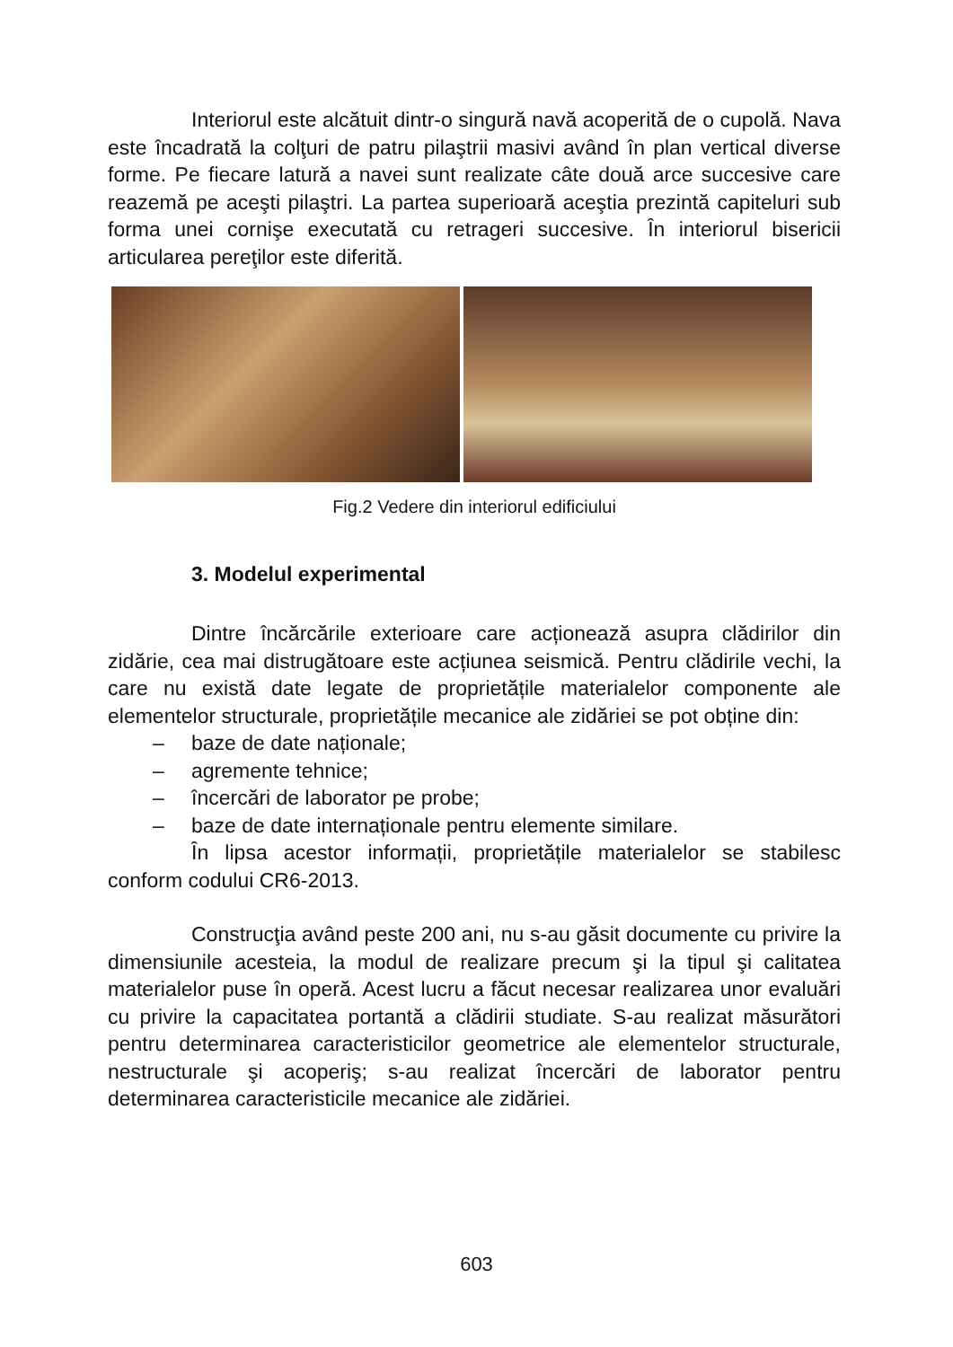Interiorul este alcătuit dintr-o singură navă acoperită de o cupolă. Nava este încadrată la colţuri de patru pilaştrii masivi având în plan vertical diverse forme. Pe fiecare latură a navei sunt realizate câte două arce succesive care reazemă pe aceşti pilaştri. La partea superioară aceştia prezintă capiteluri sub forma unei cornişe executată cu retrageri succesive. În interiorul bisericii articularea pereţilor este diferită.
Fig.2 Vedere din interiorul edificiului
3. Modelul experimental
Dintre încărcările exterioare care acționează asupra clădirilor din zidărie, cea mai distrugătoare este acțiunea seismică. Pentru clădirile vechi, la care nu există date legate de proprietățile materialelor componente ale elementelor structurale, proprietățile mecanice ale zidăriei se pot obține din:
– baze de date naționale;
– agremente tehnice;
– încercări de laborator pe probe;
– baze de date internaționale pentru elemente similare.
În lipsa acestor informații, proprietățile materialelor se stabilesc conform codului CR6-2013.
Construcţia având peste 200 ani, nu s-au găsit documente cu privire la dimensiunile acesteia, la modul de realizare precum şi la tipul şi calitatea materialelor puse în operă. Acest lucru a făcut necesar realizarea unor evaluări cu privire la capacitatea portantă a clădirii studiate. S-au realizat măsurători pentru determinarea caracteristicilor geometrice ale elementelor structurale, nestructurale şi acoperiş; s-au realizat încercări de laborator pentru determinarea caracteristicile mecanice ale zidăriei.
603